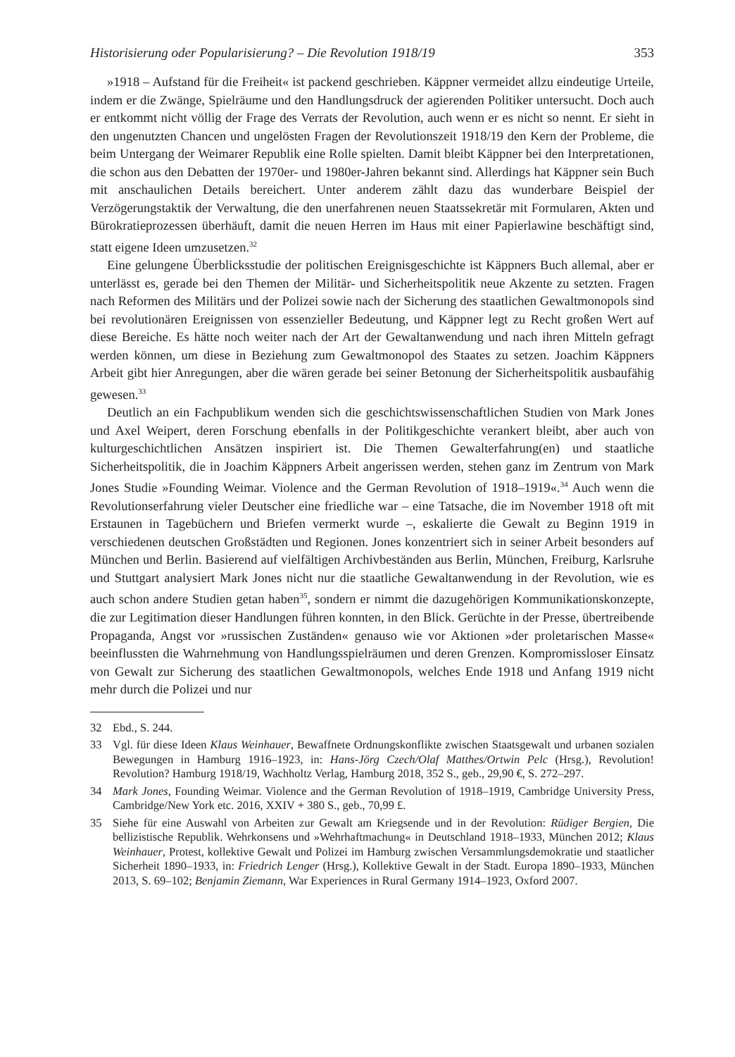Historisierung oder Popularisierung? – Die Revolution 1918/19 353
»1918 – Aufstand für die Freiheit« ist packend geschrieben. Käppner vermeidet allzu eindeutige Urteile, indem er die Zwänge, Spielräume und den Handlungsdruck der agierenden Politiker untersucht. Doch auch er entkommt nicht völlig der Frage des Verrats der Revolution, auch wenn er es nicht so nennt. Er sieht in den ungenutzten Chancen und ungelösten Fragen der Revolutionszeit 1918/19 den Kern der Probleme, die beim Untergang der Weimarer Republik eine Rolle spielten. Damit bleibt Käppner bei den Interpretationen, die schon aus den Debatten der 1970er- und 1980er-Jahren bekannt sind. Allerdings hat Käppner sein Buch mit anschaulichen Details bereichert. Unter anderem zählt dazu das wunderbare Beispiel der Verzögerungstaktik der Verwaltung, die den unerfahrenen neuen Staatssekretär mit Formularen, Akten und Bürokratieprozessen überhäuft, damit die neuen Herren im Haus mit einer Papierlawine beschäftigt sind, statt eigene Ideen umzusetzen.<sup>32</sup>
Eine gelungene Überblicksstudie der politischen Ereignisgeschichte ist Käppners Buch allemal, aber er unterlässt es, gerade bei den Themen der Militär- und Sicherheitspolitik neue Akzente zu setzten. Fragen nach Reformen des Militärs und der Polizei sowie nach der Sicherung des staatlichen Gewaltmonopols sind bei revolutionären Ereignissen von essenzieller Bedeutung, und Käppner legt zu Recht großen Wert auf diese Bereiche. Es hätte noch weiter nach der Art der Gewaltanwendung und nach ihren Mitteln gefragt werden können, um diese in Beziehung zum Gewaltmonopol des Staates zu setzen. Joachim Käppners Arbeit gibt hier Anregungen, aber die wären gerade bei seiner Betonung der Sicherheitspolitik ausbaufähig gewesen.<sup>33</sup>
Deutlich an ein Fachpublikum wenden sich die geschichtswissenschaftlichen Studien von Mark Jones und Axel Weipert, deren Forschung ebenfalls in der Politikgeschichte verankert bleibt, aber auch von kulturgeschichtlichen Ansätzen inspiriert ist. Die Themen Gewalterfahrung(en) und staatliche Sicherheitspolitik, die in Joachim Käppners Arbeit angerissen werden, stehen ganz im Zentrum von Mark Jones Studie »Founding Weimar. Violence and the German Revolution of 1918–1919«.<sup>34</sup> Auch wenn die Revolutionserfahrung vieler Deutscher eine friedliche war – eine Tatsache, die im November 1918 oft mit Erstaunen in Tagebüchern und Briefen vermerkt wurde –, eskalierte die Gewalt zu Beginn 1919 in verschiedenen deutschen Großstädten und Regionen. Jones konzentriert sich in seiner Arbeit besonders auf München und Berlin. Basierend auf vielfältigen Archivbeständen aus Berlin, München, Freiburg, Karlsruhe und Stuttgart analysiert Mark Jones nicht nur die staatliche Gewaltanwendung in der Revolution, wie es auch schon andere Studien getan haben<sup>35</sup>, sondern er nimmt die dazugehörigen Kommunikationskonzepte, die zur Legitimation dieser Handlungen führen konnten, in den Blick. Gerüchte in der Presse, übertreibende Propaganda, Angst vor »russischen Zuständen« genauso wie vor Aktionen »der proletarischen Masse« beeinflussten die Wahrnehmung von Handlungsspielräumen und deren Grenzen. Kompromissloser Einsatz von Gewalt zur Sicherung des staatlichen Gewaltmonopols, welches Ende 1918 und Anfang 1919 nicht mehr durch die Polizei und nur
32 Ebd., S. 244.
33 Vgl. für diese Ideen Klaus Weinhauer, Bewaffnete Ordnungskonflikte zwischen Staatsgewalt und urbanen sozialen Bewegungen in Hamburg 1916–1923, in: Hans-Jörg Czech/Olaf Matthes/Ortwin Pelc (Hrsg.), Revolution! Revolution? Hamburg 1918/19, Wachholtz Verlag, Hamburg 2018, 352 S., geb., 29,90 €, S. 272–297.
34 Mark Jones, Founding Weimar. Violence and the German Revolution of 1918–1919, Cambridge University Press, Cambridge/New York etc. 2016, XXIV + 380 S., geb., 70,99 £.
35 Siehe für eine Auswahl von Arbeiten zur Gewalt am Kriegsende und in der Revolution: Rüdiger Bergien, Die bellizistische Republik. Wehrkonsens und »Wehrhaftmachung« in Deutschland 1918–1933, München 2012; Klaus Weinhauer, Protest, kollektive Gewalt und Polizei im Hamburg zwischen Versammlungsdemokratie und staatlicher Sicherheit 1890–1933, in: Friedrich Lenger (Hrsg.), Kollektive Gewalt in der Stadt. Europa 1890–1933, München 2013, S. 69–102; Benjamin Ziemann, War Experiences in Rural Germany 1914–1923, Oxford 2007.